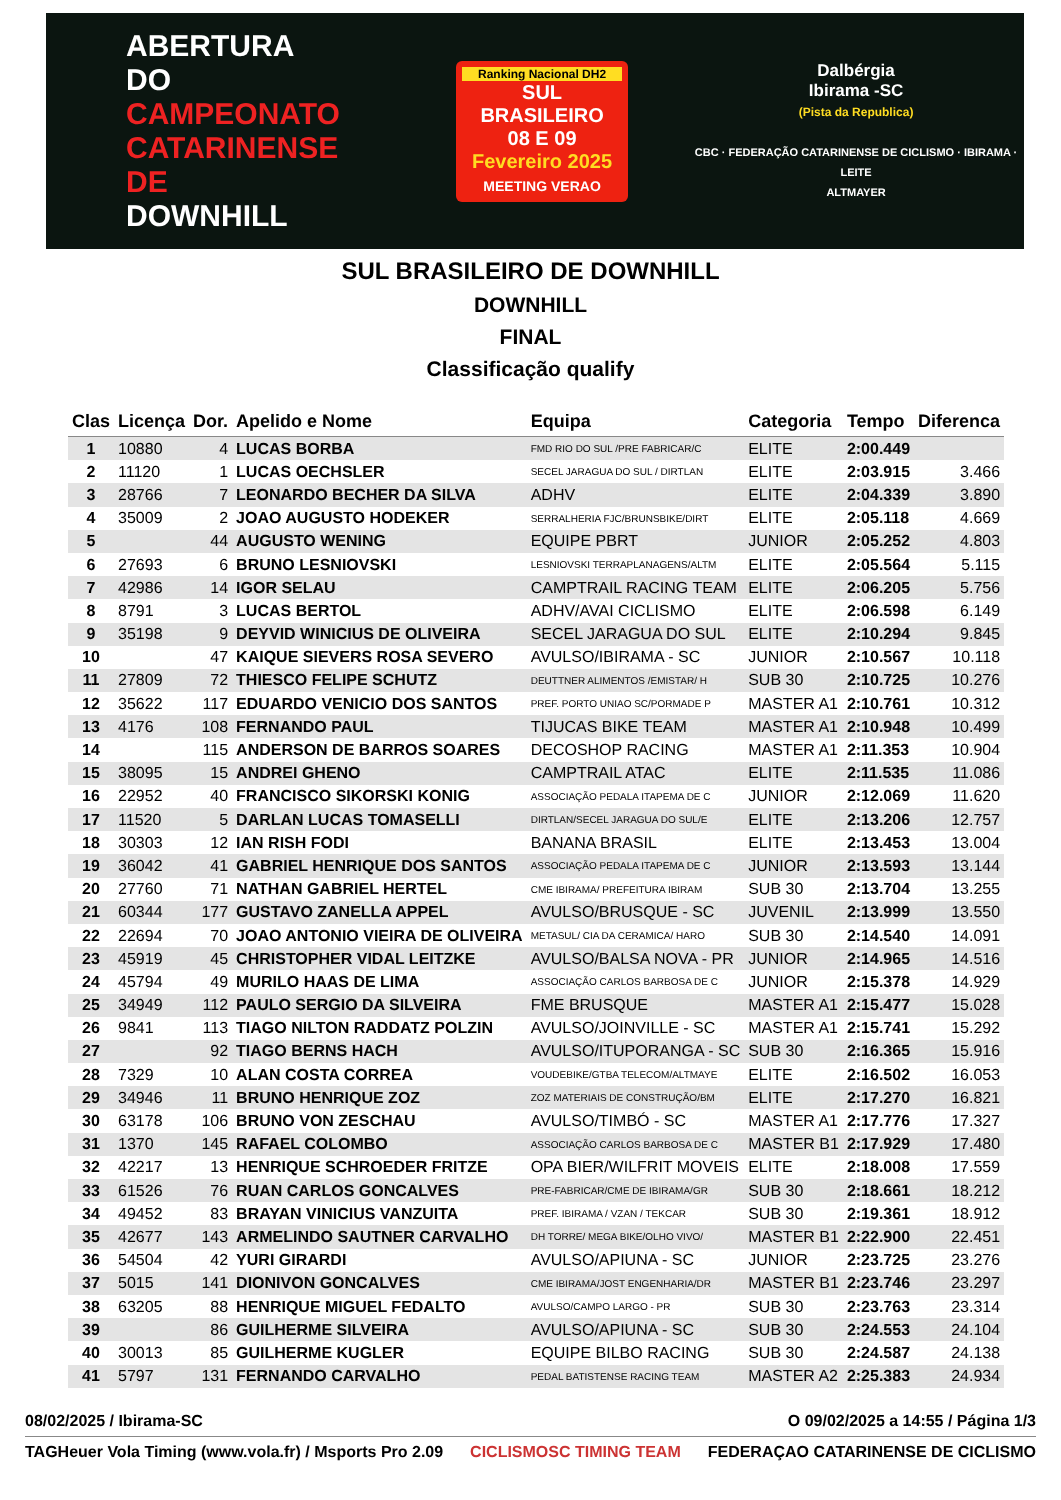ABERTURA DO CAMPEONATO CATARINENSE DE DOWNHILL
Ranking Nacional DH2
SUL BRASILEIRO
08 E 09 Fevereiro 2025
MEETING VERAO
Dalbérgia
Ibirama -SC
(Pista da Republica)
CBC · FEDERAÇÃO CATARINENSE DE CICLISMO · IBIRAMA · LEITE
ALTMAYER
SUL BRASILEIRO DE DOWNHILL
DOWNHILL
FINAL
Classificação qualify
| Clas | Licença | Dor. | Apelido e Nome | Equipa | Categoria | Tempo | Diferenca |
| --- | --- | --- | --- | --- | --- | --- | --- |
| 1 | 10880 | 4 | LUCAS BORBA | FMD RIO DO SUL /PRE FABRICAR/C | ELITE | 2:00.449 | |
| 2 | 11120 | 1 | LUCAS OECHSLER | SECEL JARAGUA DO SUL / DIRTLAN | ELITE | 2:03.915 | 3.466 |
| 3 | 28766 | 7 | LEONARDO BECHER DA SILVA | ADHV | ELITE | 2:04.339 | 3.890 |
| 4 | 35009 | 2 | JOAO AUGUSTO HODEKER | SERRALHERIA FJC/BRUNSBIKE/DIRT | ELITE | 2:05.118 | 4.669 |
| 5 | | 44 | AUGUSTO WENING | EQUIPE PBRT | JUNIOR | 2:05.252 | 4.803 |
| 6 | 27693 | 6 | BRUNO LESNIOVSKI | LESNIOVSKI TERRAPLANAGENS/ALTM | ELITE | 2:05.564 | 5.115 |
| 7 | 42986 | 14 | IGOR SELAU | CAMPTRAIL RACING TEAM | ELITE | 2:06.205 | 5.756 |
| 8 | 8791 | 3 | LUCAS BERTOL | ADHV/AVAI CICLISMO | ELITE | 2:06.598 | 6.149 |
| 9 | 35198 | 9 | DEYVID WINICIUS DE OLIVEIRA | SECEL JARAGUA DO SUL | ELITE | 2:10.294 | 9.845 |
| 10 | | 47 | KAIQUE SIEVERS ROSA SEVERO | AVULSO/IBIRAMA - SC | JUNIOR | 2:10.567 | 10.118 |
| 11 | 27809 | 72 | THIESCO FELIPE SCHUTZ | DEUTTNER ALIMENTOS /EMISTAR/ H | SUB 30 | 2:10.725 | 10.276 |
| 12 | 35622 | 117 | EDUARDO VENICIO DOS SANTOS | PREF. PORTO UNIAO SC/PORMADE P | MASTER A1 | 2:10.761 | 10.312 |
| 13 | 4176 | 108 | FERNANDO PAUL | TIJUCAS BIKE TEAM | MASTER A1 | 2:10.948 | 10.499 |
| 14 | | 115 | ANDERSON DE BARROS SOARES | DECOSHOP RACING | MASTER A1 | 2:11.353 | 10.904 |
| 15 | 38095 | 15 | ANDREI GHENO | CAMPTRAIL ATAC | ELITE | 2:11.535 | 11.086 |
| 16 | 22952 | 40 | FRANCISCO SIKORSKI KONIG | ASSOCIAÇÃO PEDALA ITAPEMA DE C | JUNIOR | 2:12.069 | 11.620 |
| 17 | 11520 | 5 | DARLAN LUCAS TOMASELLI | DIRTLAN/SECEL JARAGUA DO SUL/E | ELITE | 2:13.206 | 12.757 |
| 18 | 30303 | 12 | IAN RISH FODI | BANANA BRASIL | ELITE | 2:13.453 | 13.004 |
| 19 | 36042 | 41 | GABRIEL HENRIQUE DOS SANTOS | ASSOCIAÇÃO PEDALA ITAPEMA DE C | JUNIOR | 2:13.593 | 13.144 |
| 20 | 27760 | 71 | NATHAN GABRIEL HERTEL | CME IBIRAMA/ PREFEITURA IBIRAM | SUB 30 | 2:13.704 | 13.255 |
| 21 | 60344 | 177 | GUSTAVO ZANELLA APPEL | AVULSO/BRUSQUE - SC | JUVENIL | 2:13.999 | 13.550 |
| 22 | 22694 | 70 | JOAO ANTONIO VIEIRA DE OLIVEIRA | METASUL/ CIA DA CERAMICA/ HARO | SUB 30 | 2:14.540 | 14.091 |
| 23 | 45919 | 45 | CHRISTOPHER VIDAL LEITZKE | AVULSO/BALSA NOVA - PR | JUNIOR | 2:14.965 | 14.516 |
| 24 | 45794 | 49 | MURILO HAAS DE LIMA | ASSOCIAÇÃO CARLOS BARBOSA DE C | JUNIOR | 2:15.378 | 14.929 |
| 25 | 34949 | 112 | PAULO SERGIO DA SILVEIRA | FME BRUSQUE | MASTER A1 | 2:15.477 | 15.028 |
| 26 | 9841 | 113 | TIAGO NILTON RADDATZ POLZIN | AVULSO/JOINVILLE - SC | MASTER A1 | 2:15.741 | 15.292 |
| 27 | | 92 | TIAGO BERNS HACH | AVULSO/ITUPORANGA - SC | SUB 30 | 2:16.365 | 15.916 |
| 28 | 7329 | 10 | ALAN COSTA CORREA | VOUDEBIKE/GTBA TELECOM/ALTMAYE | ELITE | 2:16.502 | 16.053 |
| 29 | 34946 | 11 | BRUNO HENRIQUE ZOZ | ZOZ MATERIAIS DE CONSTRUÇÃO/BM | ELITE | 2:17.270 | 16.821 |
| 30 | 63178 | 106 | BRUNO VON ZESCHAU | AVULSO/TIMBÓ - SC | MASTER A1 | 2:17.776 | 17.327 |
| 31 | 1370 | 145 | RAFAEL COLOMBO | ASSOCIAÇÃO CARLOS BARBOSA DE C | MASTER B1 | 2:17.929 | 17.480 |
| 32 | 42217 | 13 | HENRIQUE SCHROEDER FRITZE | OPA BIER/WILFRIT MOVEIS | ELITE | 2:18.008 | 17.559 |
| 33 | 61526 | 76 | RUAN CARLOS GONCALVES | PRE-FABRICAR/CME DE IBIRAMA/GR | SUB 30 | 2:18.661 | 18.212 |
| 34 | 49452 | 83 | BRAYAN VINICIUS VANZUITA | PREF. IBIRAMA / VZAN / TEKCAR | SUB 30 | 2:19.361 | 18.912 |
| 35 | 42677 | 143 | ARMELINDO SAUTNER CARVALHO | DH TORRE/ MEGA BIKE/OLHO VIVO/ | MASTER B1 | 2:22.900 | 22.451 |
| 36 | 54504 | 42 | YURI GIRARDI | AVULSO/APIUNA - SC | JUNIOR | 2:23.725 | 23.276 |
| 37 | 5015 | 141 | DIONIVON GONCALVES | CME IBIRAMA/JOST ENGENHARIA/DR | MASTER B1 | 2:23.746 | 23.297 |
| 38 | 63205 | 88 | HENRIQUE MIGUEL FEDALTO | AVULSO/CAMPO LARGO - PR | SUB 30 | 2:23.763 | 23.314 |
| 39 | | 86 | GUILHERME SILVEIRA | AVULSO/APIUNA - SC | SUB 30 | 2:24.553 | 24.104 |
| 40 | 30013 | 85 | GUILHERME KUGLER | EQUIPE BILBO RACING | SUB 30 | 2:24.587 | 24.138 |
| 41 | 5797 | 131 | FERNANDO CARVALHO | PEDAL BATISTENSE RACING TEAM | MASTER A2 | 2:25.383 | 24.934 |
08/02/2025 / Ibirama-SC O 09/02/2025 a 14:55 / Página 1/3
TAGHeuer Vola Timing (www.vola.fr) / Msports Pro 2.09 CICLISMOSC TIMING TEAM FEDERAÇAO CATARINENSE DE CICLISMO